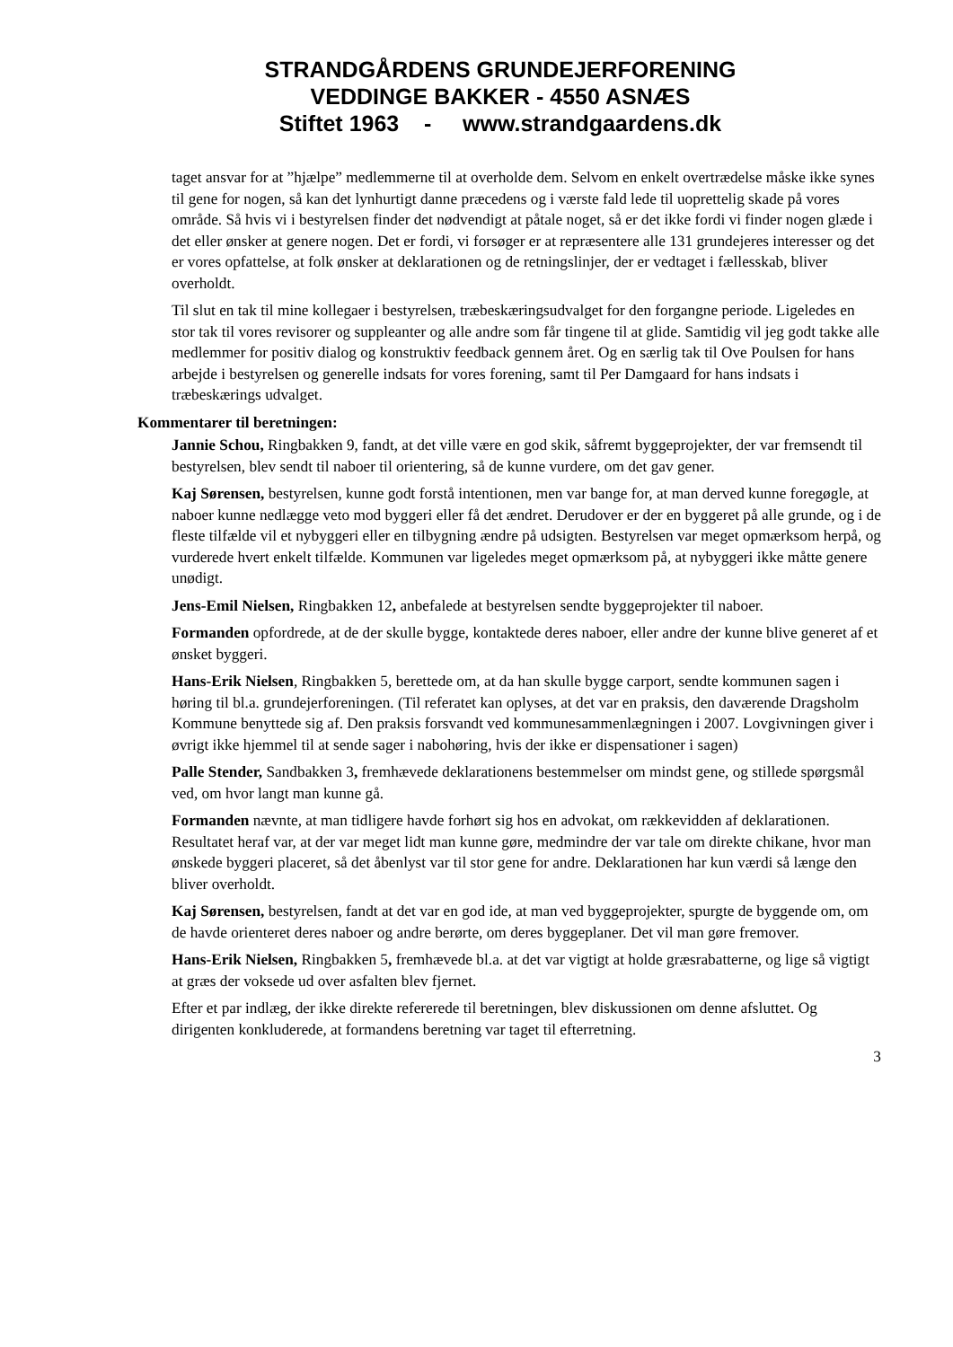STRANDGÅRDENS GRUNDEJERFORENING
VEDDINGE BAKKER - 4550 ASNÆS
Stiftet 1963 - www.strandgaardens.dk
taget ansvar for at ”hjælpe” medlemmerne til at overholde dem. Selvom en enkelt overtrædelse måske ikke synes til gene for nogen, så kan det lynhurtigt danne præcedens og i værste fald lede til uoprettelig skade på vores område. Så hvis vi i bestyrelsen finder det nødvendigt at påtale noget, så er det ikke fordi vi finder nogen glæde i det eller ønsker at genere nogen. Det er fordi, vi forsøger er at repræsentere alle 131 grundejeres interesser og det er vores opfattelse, at folk ønsker at deklarationen og de retningslinjer, der er vedtaget i fællesskab, bliver overholdt.
Til slut en tak til mine kollegaer i bestyrelsen, træbeskæringsudvalget for den forgangne periode. Ligeledes en stor tak til vores revisorer og suppleanter og alle andre som får tingene til at glide. Samtidig vil jeg godt takke alle medlemmer for positiv dialog og konstruktiv feedback gennem året. Og en særlig tak til Ove Poulsen for hans arbejde i bestyrelsen og generelle indsats for vores forening, samt til Per Damgaard for hans indsats i træbeskærings udvalget.
Kommentarer til beretningen:
Jannie Schou, Ringbakken 9, fandt, at det ville være en god skik, såfremt byggeprojekter, der var fremsendt til bestyrelsen, blev sendt til naboer til orientering, så de kunne vurdere, om det gav gener.
Kaj Sørensen, bestyrelsen, kunne godt forstå intentionen, men var bange for, at man derved kunne foregøgle, at naboer kunne nedlægge veto mod byggeri eller få det ændret. Derudover er der en byggeret på alle grunde, og i de fleste tilfælde vil et nybyggeri eller en tilbygning ændre på udsigten. Bestyrelsen var meget opmærksom herpå, og vurderede hvert enkelt tilfælde. Kommunen var ligeledes meget opmærksom på, at nybyggeri ikke måtte genere unødigt.
Jens-Emil Nielsen, Ringbakken 12, anbefalede at bestyrelsen sendte byggeprojekter til naboer.
Formanden opfordrede, at de der skulle bygge, kontaktede deres naboer, eller andre der kunne blive generet af et ønsket byggeri.
Hans-Erik Nielsen, Ringbakken 5, berettede om, at da han skulle bygge carport, sendte kommunen sagen i høring til bl.a. grundejerforeningen. (Til referatet kan oplyses, at det var en praksis, den daværende Dragsholm Kommune benyttede sig af. Den praksis forsvandt ved kommunesammenlægningen i 2007. Lovgivningen giver i øvrigt ikke hjemmel til at sende sager i nabohøring, hvis der ikke er dispensationer i sagen)
Palle Stender, Sandbakken 3, fremhævede deklarationens bestemmelser om mindst gene, og stillede spørgsmål ved, om hvor langt man kunne gå.
Formanden nævnte, at man tidligere havde forhørt sig hos en advokat, om rækkevidden af deklarationen. Resultatet heraf var, at der var meget lidt man kunne gøre, medmindre der var tale om direkte chikane, hvor man ønskede byggeri placeret, så det åbenlyst var til stor gene for andre. Deklarationen har kun værdi så længe den bliver overholdt.
Kaj Sørensen, bestyrelsen, fandt at det var en god ide, at man ved byggeprojekter, spurgte de byggende om, om de havde orienteret deres naboer og andre berørte, om deres byggeplaner. Det vil man gøre fremover.
Hans-Erik Nielsen, Ringbakken 5, fremhævede bl.a. at det var vigtigt at holde græsrabatterne, og lige så vigtigt at græs der voksede ud over asfalten blev fjernet.
Efter et par indlæg, der ikke direkte refererede til beretningen, blev diskussionen om denne afsluttet. Og dirigenten konkluderede, at formandens beretning var taget til efterretning.
3